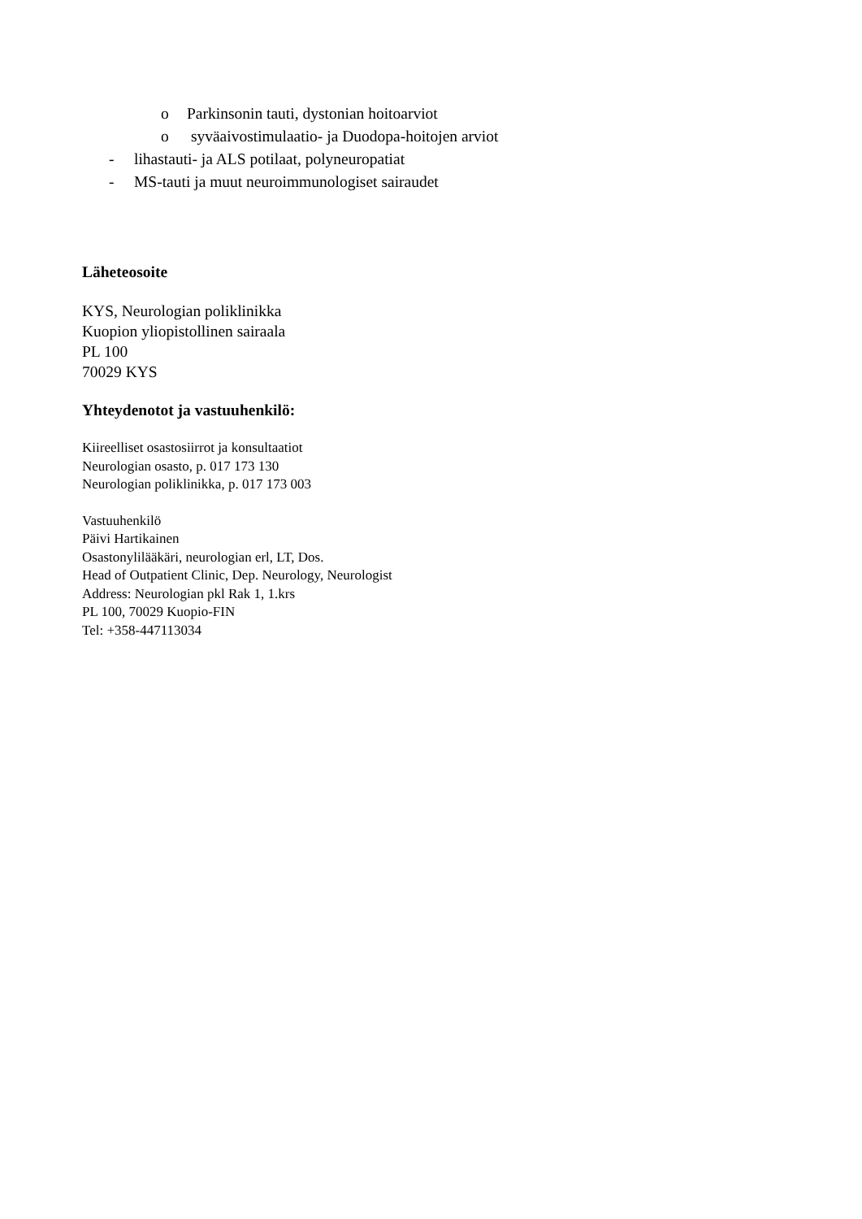o Parkinsonin tauti, dystonian hoitoarviot
o syväaivostimulaatio- ja Duodopa-hoitojen arviot
- lihastauti- ja ALS potilaat, polyneuropatiat
- MS-tauti ja muut neuroimmunologiset sairaudet
Läheteosoite
KYS, Neurologian poliklinikka
Kuopion yliopistollinen sairaala
PL 100
70029 KYS
Yhteydenotot ja vastuuhenkilö:
Kiireelliset osastosiirrot ja konsultaatiot
Neurologian osasto, p. 017 173 130
Neurologian poliklinikka, p. 017 173 003
Vastuuhenkilö
Päivi Hartikainen
Osastonylilääkäri, neurologian erl, LT, Dos.
Head of Outpatient Clinic, Dep. Neurology, Neurologist
Address: Neurologian pkl Rak 1, 1.krs
PL 100, 70029 Kuopio-FIN
Tel: +358-447113034